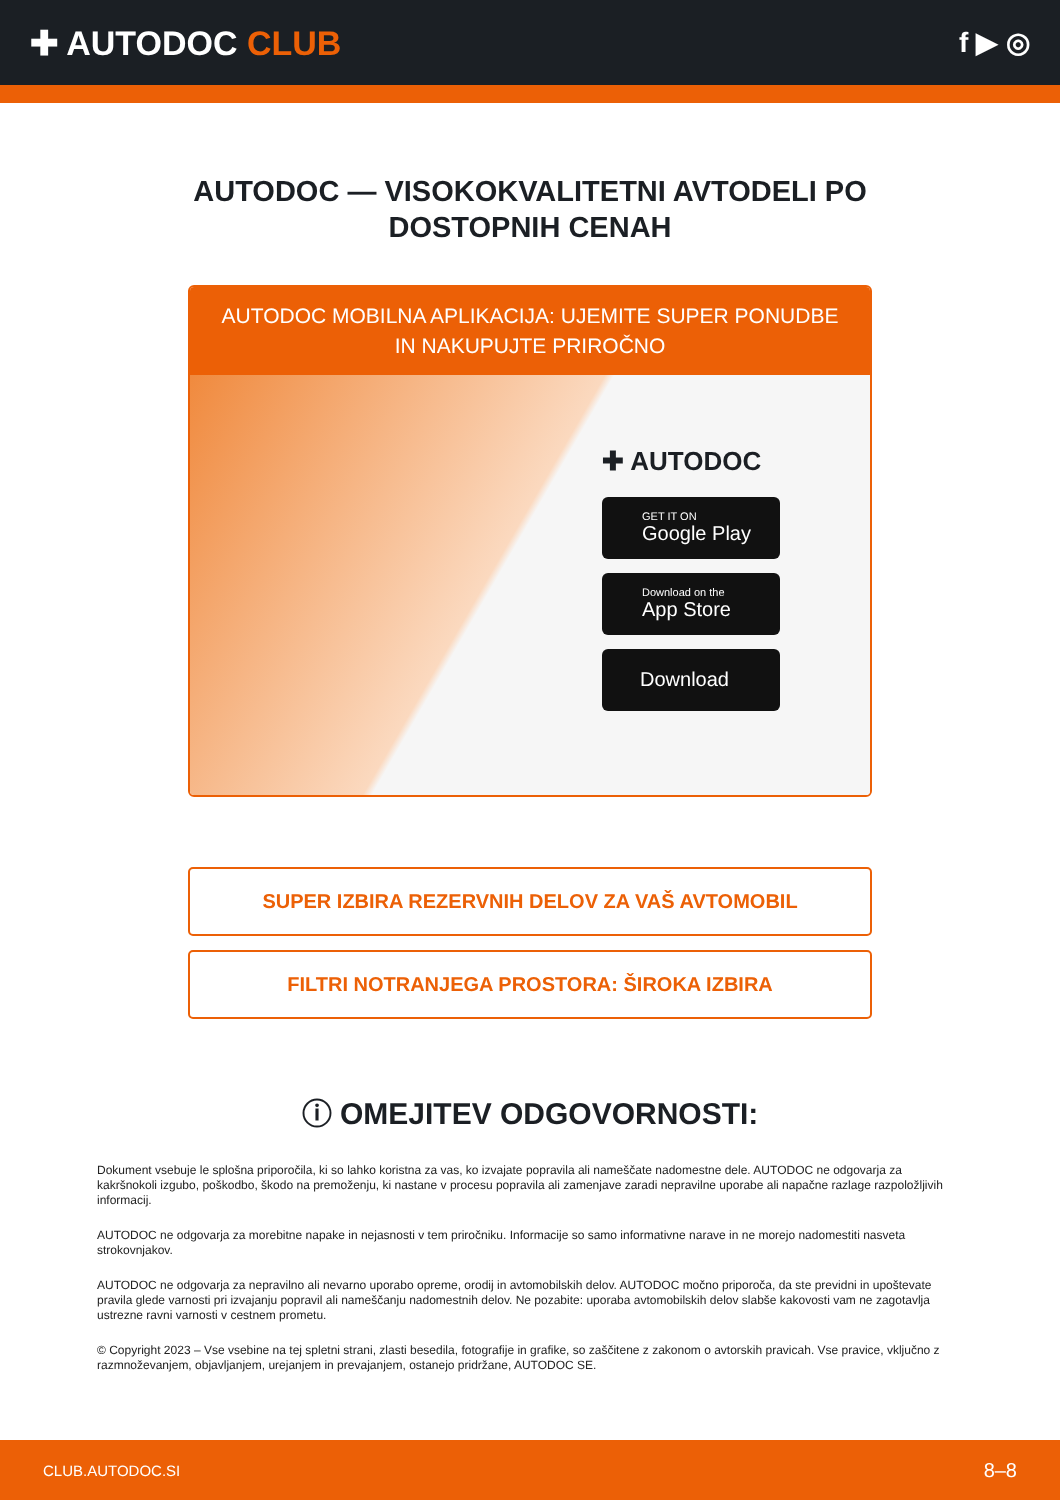✚ AUTODOC CLUB
f ▶ ◎
AUTODOC — VISOKOKVALITETNI AVTODELI PO DOSTOPNIH CENAH
AUTODOC MOBILNA APLIKACIJA: UJEMITE SUPER PONUDBE IN NAKUPUJTE PRIROČNO
✚ AUTODOC
GET IT ON
Google Play
Download on the
App Store
Download
SUPER IZBIRA REZERVNIH DELOV ZA VAŠ AVTOMOBIL
FILTRI NOTRANJEGA PROSTORA: ŠIROKA IZBIRA
ⓘ OMEJITEV ODGOVORNOSTI:
Dokument vsebuje le splošna priporočila, ki so lahko koristna za vas, ko izvajate popravila ali nameščate nadomestne dele. AUTODOC ne odgovarja za kakršnokoli izgubo, poškodbo, škodo na premoženju, ki nastane v procesu popravila ali zamenjave zaradi nepravilne uporabe ali napačne razlage razpoložljivih informacij.
AUTODOC ne odgovarja za morebitne napake in nejasnosti v tem priročniku. Informacije so samo informativne narave in ne morejo nadomestiti nasveta strokovnjakov.
AUTODOC ne odgovarja za nepravilno ali nevarno uporabo opreme, orodij in avtomobilskih delov. AUTODOC močno priporoča, da ste previdni in upoštevate pravila glede varnosti pri izvajanju popravil ali nameščanju nadomestnih delov. Ne pozabite: uporaba avtomobilskih delov slabše kakovosti vam ne zagotavlja ustrezne ravni varnosti v cestnem prometu.
© Copyright 2023 – Vse vsebine na tej spletni strani, zlasti besedila, fotografije in grafike, so zaščitene z zakonom o avtorskih pravicah. Vse pravice, vključno z razmnoževanjem, objavljanjem, urejanjem in prevajanjem, ostanejo pridržane, AUTODOC SE.
CLUB.AUTODOC.SI 8–8